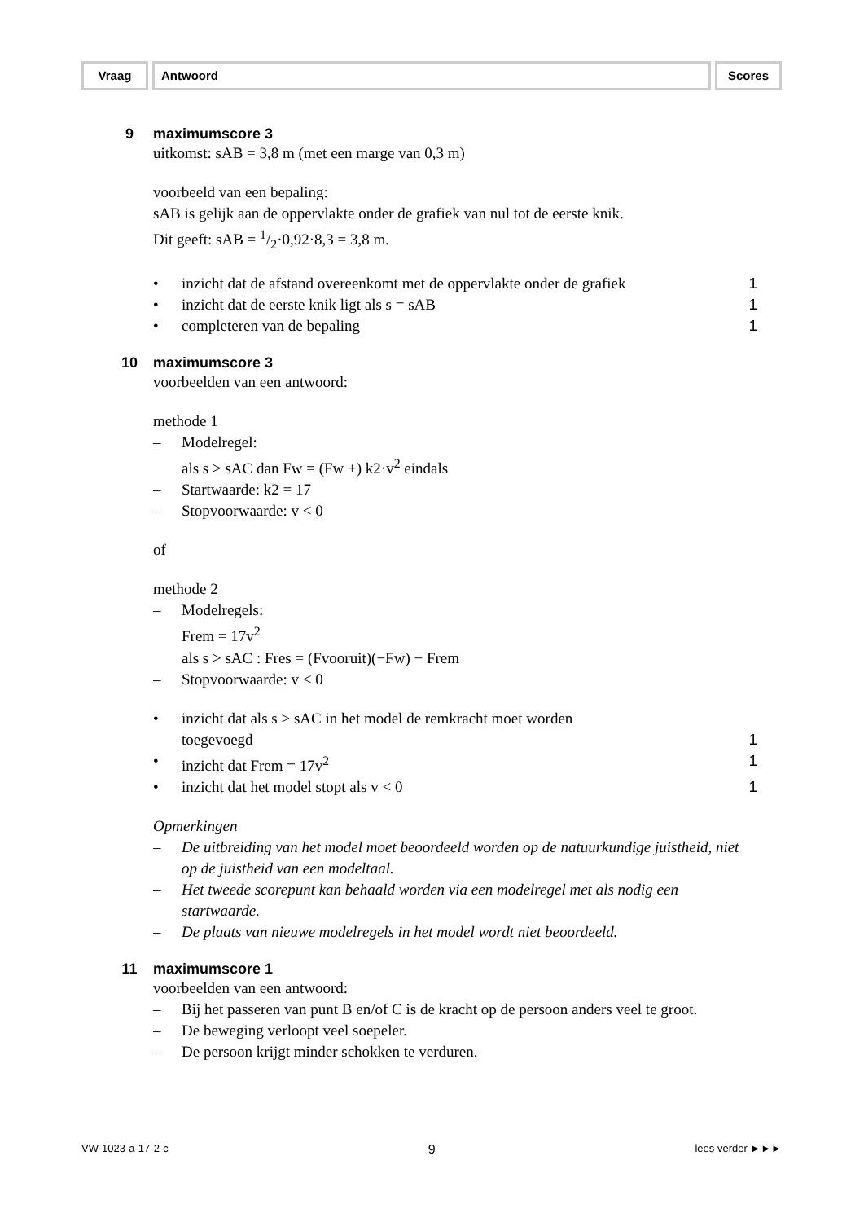Vraag Antwoord Scores
9 maximumscore 3
uitkomst: sAB = 3,8 m (met een marge van 0,3 m)
voorbeeld van een bepaling:
sAB is gelijk aan de oppervlakte onder de grafiek van nul tot de eerste knik.
Dit geeft: sAB = 1/2·0,92·8,3 = 3,8 m.
• inzicht dat de afstand overeenkomt met de oppervlakte onder de grafiek 1
• inzicht dat de eerste knik ligt als s = sAB 1
• completeren van de bepaling 1
10 maximumscore 3
voorbeelden van een antwoord:
methode 1
– Modelregel:
als s > sAC dan Fw = (Fw +) k2·v<sup>2</sup> eindals
– Startwaarde: k2 = 17
– Stopvoorwaarde: v < 0
of
methode 2
– Modelregels:
Frem = 17v<sup>2</sup>
als s > sAC : Fres = (Fvooruit)(−Fw) − Frem
– Stopvoorwaarde: v < 0
• inzicht dat als s > sAC in het model de remkracht moet worden
toegevoegd 1
• inzicht dat Frem = 17v<sup>2</sup> 1
• inzicht dat het model stopt als v < 0 1
Opmerkingen
– De uitbreiding van het model moet beoordeeld worden op de natuurkundige juistheid, niet op de juistheid van een modeltaal.
– Het tweede scorepunt kan behaald worden via een modelregel met als nodig een startwaarde.
– De plaats van nieuwe modelregels in het model wordt niet beoordeeld.
11 maximumscore 1
voorbeelden van een antwoord:
– Bij het passeren van punt B en/of C is de kracht op de persoon anders veel te groot.
– De beweging verloopt veel soepeler.
– De persoon krijgt minder schokken te verduren.
VW-1023-a-17-2-c 9 lees verder ►►►